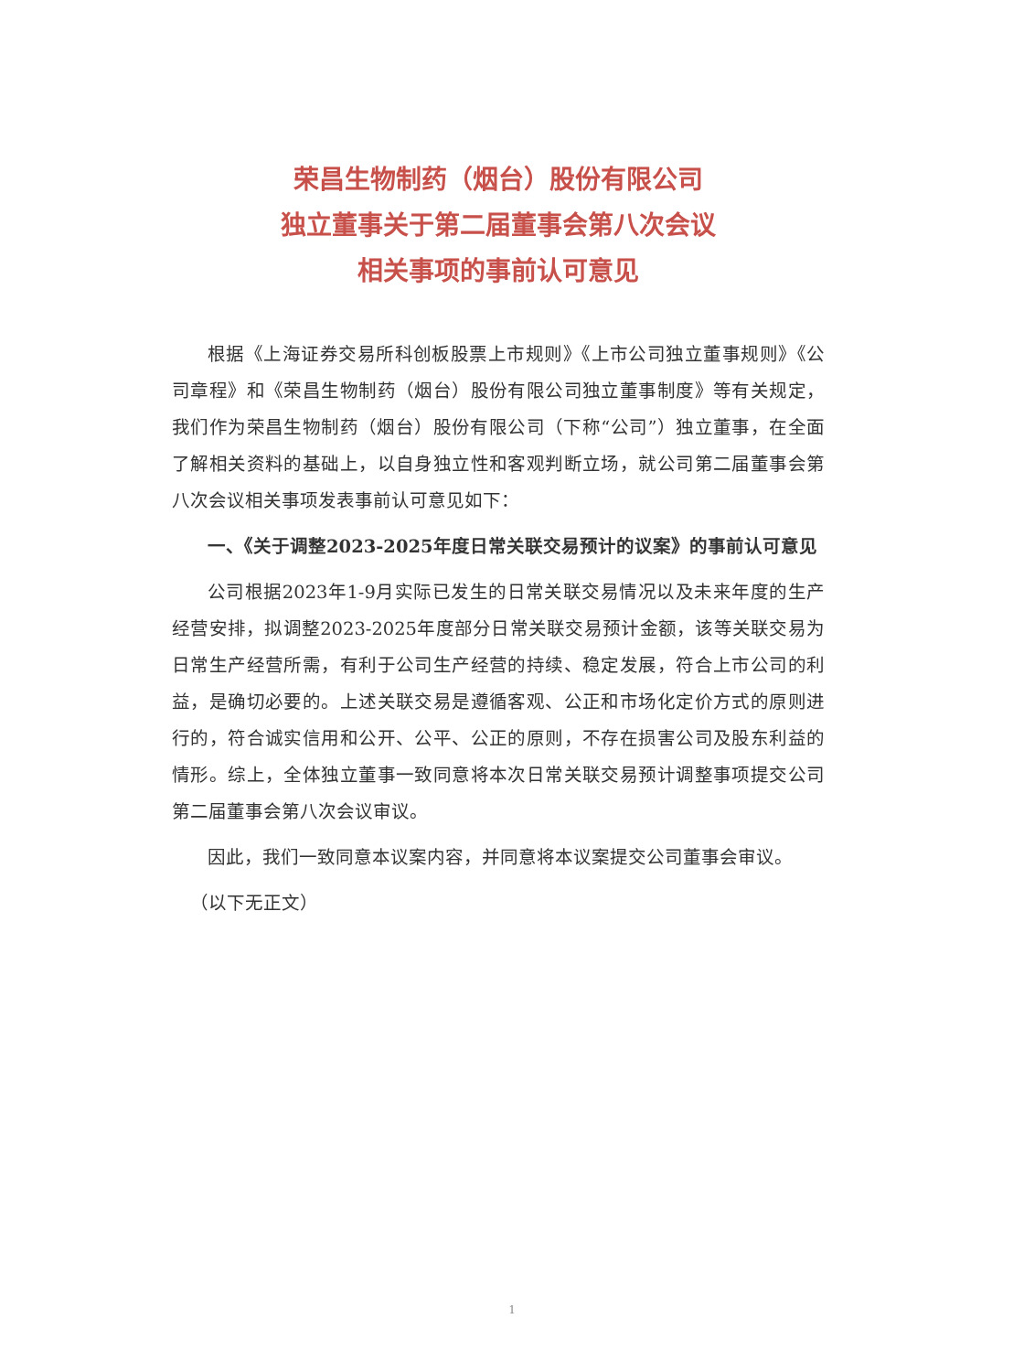荣昌生物制药（烟台）股份有限公司
独立董事关于第二届董事会第八次会议
相关事项的事前认可意见
根据《上海证券交易所科创板股票上市规则》《上市公司独立董事规则》《公司章程》和《荣昌生物制药（烟台）股份有限公司独立董事制度》等有关规定，我们作为荣昌生物制药（烟台）股份有限公司（下称“公司”）独立董事，在全面了解相关资料的基础上，以自身独立性和客观判断立场，就公司第二届董事会第八次会议相关事项发表事前认可意见如下：
一、《关于调整2023-2025年度日常关联交易预计的议案》的事前认可意见
公司根据2023年1-9月实际已发生的日常关联交易情况以及未来年度的生产经营安排，拟调整2023-2025年度部分日常关联交易预计金额，该等关联交易为日常生产经营所需，有利于公司生产经营的持续、稳定发展，符合上市公司的利益，是确切必要的。上述关联交易是遵循客观、公正和市场化定价方式的原则进行的，符合诚实信用和公开、公平、公正的原则，不存在损害公司及股东利益的情形。综上，全体独立董事一致同意将本次日常关联交易预计调整事项提交公司第二届董事会第八次会议审议。
因此，我们一致同意本议案内容，并同意将本议案提交公司董事会审议。
（以下无正文）
1